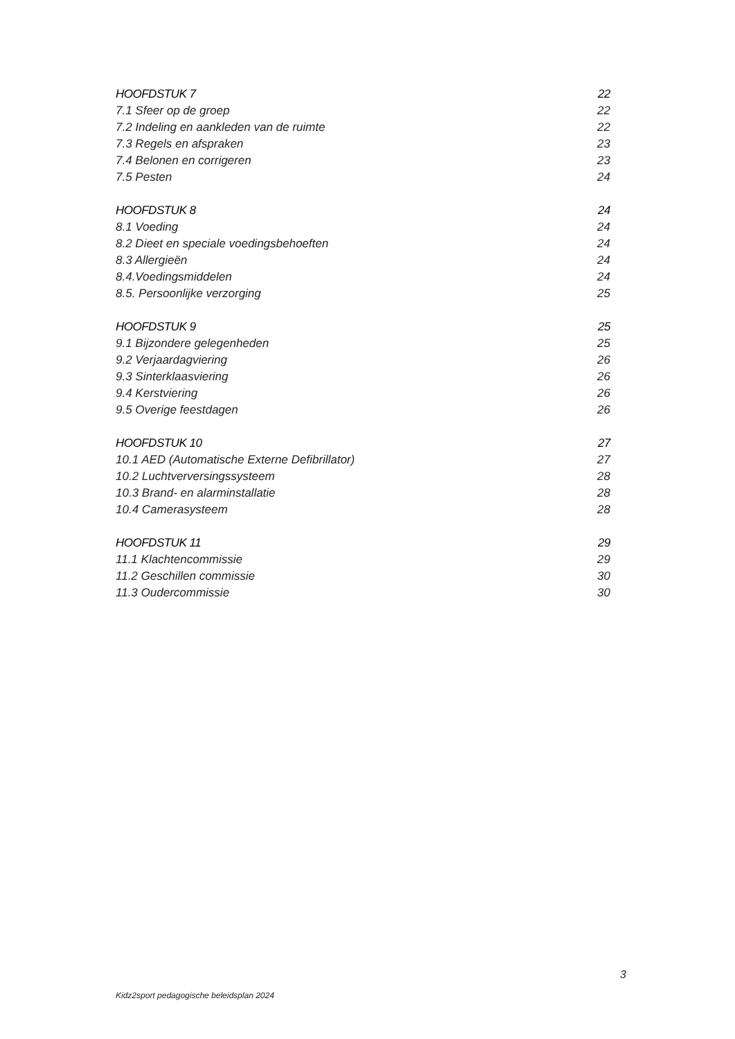HOOFDSTUK 7 22
7.1 Sfeer op de groep 22
7.2 Indeling en aankleden van de ruimte 22
7.3 Regels en afspraken 23
7.4 Belonen en corrigeren 23
7.5 Pesten 24
HOOFDSTUK 8 24
8.1 Voeding 24
8.2 Dieet en speciale voedingsbehoeften 24
8.3 Allergieën 24
8.4.Voedingsmiddelen 24
8.5. Persoonlijke verzorging 25
HOOFDSTUK 9 25
9.1 Bijzondere gelegenheden 25
9.2 Verjaardagviering 26
9.3 Sinterklaasviering 26
9.4 Kerstviering 26
9.5 Overige feestdagen 26
HOOFDSTUK 10 27
10.1 AED (Automatische Externe Defibrillator) 27
10.2 Luchtverversingssysteem 28
10.3 Brand- en alarminstallatie 28
10.4 Camerasysteem 28
HOOFDSTUK 11 29
11.1 Klachtencommissie 29
11.2 Geschillen commissie 30
11.3 Oudercommissie 30
3
Kidz2sport pedagogische beleidsplan 2024